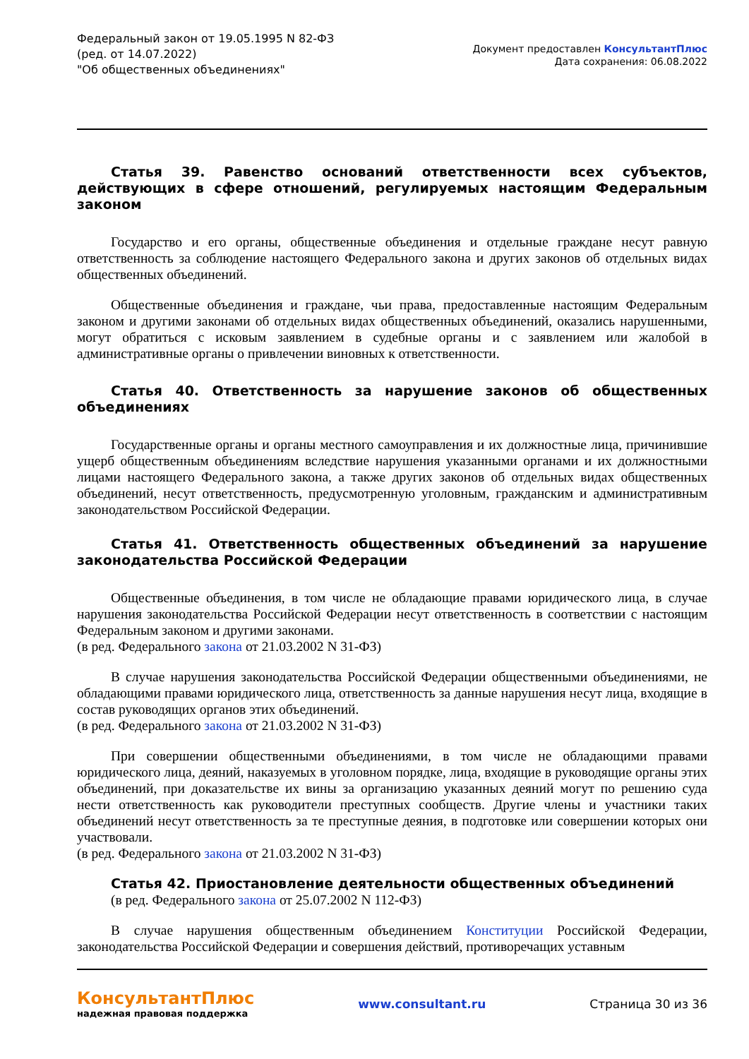Федеральный закон от 19.05.1995 N 82-ФЗ
(ред. от 14.07.2022)
"Об общественных объединениях"
Документ предоставлен КонсультантПлюс
Дата сохранения: 06.08.2022
Статья 39. Равенство оснований ответственности всех субъектов, действующих в сфере отношений, регулируемых настоящим Федеральным законом
Государство и его органы, общественные объединения и отдельные граждане несут равную ответственность за соблюдение настоящего Федерального закона и других законов об отдельных видах общественных объединений.
Общественные объединения и граждане, чьи права, предоставленные настоящим Федеральным законом и другими законами об отдельных видах общественных объединений, оказались нарушенными, могут обратиться с исковым заявлением в судебные органы и с заявлением или жалобой в административные органы о привлечении виновных к ответственности.
Статья 40. Ответственность за нарушение законов об общественных объединениях
Государственные органы и органы местного самоуправления и их должностные лица, причинившие ущерб общественным объединениям вследствие нарушения указанными органами и их должностными лицами настоящего Федерального закона, а также других законов об отдельных видах общественных объединений, несут ответственность, предусмотренную уголовным, гражданским и административным законодательством Российской Федерации.
Статья 41. Ответственность общественных объединений за нарушение законодательства Российской Федерации
Общественные объединения, в том числе не обладающие правами юридического лица, в случае нарушения законодательства Российской Федерации несут ответственность в соответствии с настоящим Федеральным законом и другими законами.
(в ред. Федерального закона от 21.03.2002 N 31-ФЗ)
В случае нарушения законодательства Российской Федерации общественными объединениями, не обладающими правами юридического лица, ответственность за данные нарушения несут лица, входящие в состав руководящих органов этих объединений.
(в ред. Федерального закона от 21.03.2002 N 31-ФЗ)
При совершении общественными объединениями, в том числе не обладающими правами юридического лица, деяний, наказуемых в уголовном порядке, лица, входящие в руководящие органы этих объединений, при доказательстве их вины за организацию указанных деяний могут по решению суда нести ответственность как руководители преступных сообществ. Другие члены и участники таких объединений несут ответственность за те преступные деяния, в подготовке или совершении которых они участвовали.
(в ред. Федерального закона от 21.03.2002 N 31-ФЗ)
Статья 42. Приостановление деятельности общественных объединений
(в ред. Федерального закона от 25.07.2002 N 112-ФЗ)
В случае нарушения общественным объединением Конституции Российской Федерации, законодательства Российской Федерации и совершения действий, противоречащих уставным
КонсультантПлюс
надежная правовая поддержка
www.consultant.ru Страница 30 из 36